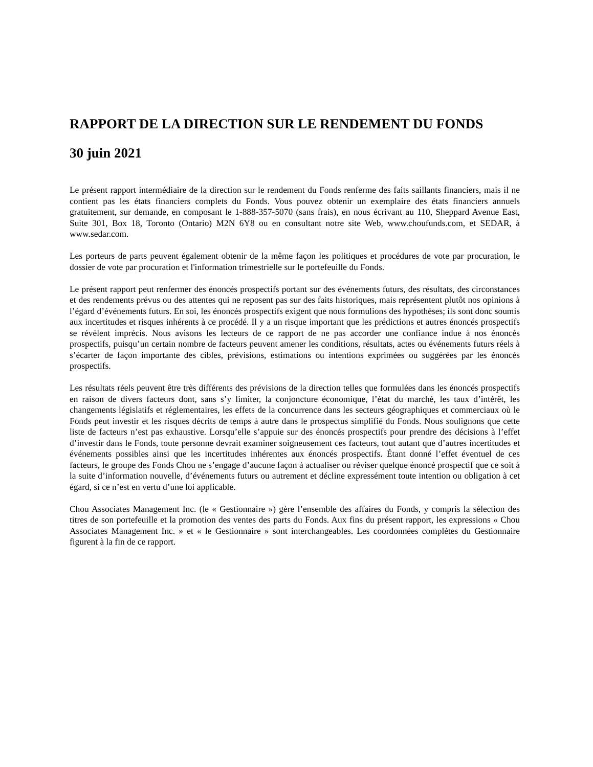RAPPORT DE LA DIRECTION SUR LE RENDEMENT DU FONDS
30 juin 2021
Le présent rapport intermédiaire de la direction sur le rendement du Fonds renferme des faits saillants financiers, mais il ne contient pas les états financiers complets du Fonds. Vous pouvez obtenir un exemplaire des états financiers annuels gratuitement, sur demande, en composant le 1-888-357-5070 (sans frais), en nous écrivant au 110, Sheppard Avenue East, Suite 301, Box 18, Toronto (Ontario) M2N 6Y8 ou en consultant notre site Web, www.choufunds.com, et SEDAR, à www.sedar.com.
Les porteurs de parts peuvent également obtenir de la même façon les politiques et procédures de vote par procuration, le dossier de vote par procuration et l'information trimestrielle sur le portefeuille du Fonds.
Le présent rapport peut renfermer des énoncés prospectifs portant sur des événements futurs, des résultats, des circonstances et des rendements prévus ou des attentes qui ne reposent pas sur des faits historiques, mais représentent plutôt nos opinions à l’égard d’événements futurs. En soi, les énoncés prospectifs exigent que nous formulions des hypothèses; ils sont donc soumis aux incertitudes et risques inhérents à ce procédé. Il y a un risque important que les prédictions et autres énoncés prospectifs se révèlent imprécis. Nous avisons les lecteurs de ce rapport de ne pas accorder une confiance indue à nos énoncés prospectifs, puisqu’un certain nombre de facteurs peuvent amener les conditions, résultats, actes ou événements futurs réels à s’écarter de façon importante des cibles, prévisions, estimations ou intentions exprimées ou suggérées par les énoncés prospectifs.
Les résultats réels peuvent être très différents des prévisions de la direction telles que formulées dans les énoncés prospectifs en raison de divers facteurs dont, sans s’y limiter, la conjoncture économique, l’état du marché, les taux d’intérêt, les changements législatifs et réglementaires, les effets de la concurrence dans les secteurs géographiques et commerciaux où le Fonds peut investir et les risques décrits de temps à autre dans le prospectus simplifié du Fonds. Nous soulignons que cette liste de facteurs n’est pas exhaustive. Lorsqu’elle s’appuie sur des énoncés prospectifs pour prendre des décisions à l’effet d’investir dans le Fonds, toute personne devrait examiner soigneusement ces facteurs, tout autant que d’autres incertitudes et événements possibles ainsi que les incertitudes inhérentes aux énoncés prospectifs. Étant donné l’effet éventuel de ces facteurs, le groupe des Fonds Chou ne s’engage d’aucune façon à actualiser ou réviser quelque énoncé prospectif que ce soit à la suite d’information nouvelle, d’événements futurs ou autrement et décline expressément toute intention ou obligation à cet égard, si ce n’est en vertu d’une loi applicable.
Chou Associates Management Inc. (le « Gestionnaire ») gère l’ensemble des affaires du Fonds, y compris la sélection des titres de son portefeuille et la promotion des ventes des parts du Fonds. Aux fins du présent rapport, les expressions « Chou Associates Management Inc. » et « le Gestionnaire » sont interchangeables. Les coordonnées complètes du Gestionnaire figurent à la fin de ce rapport.